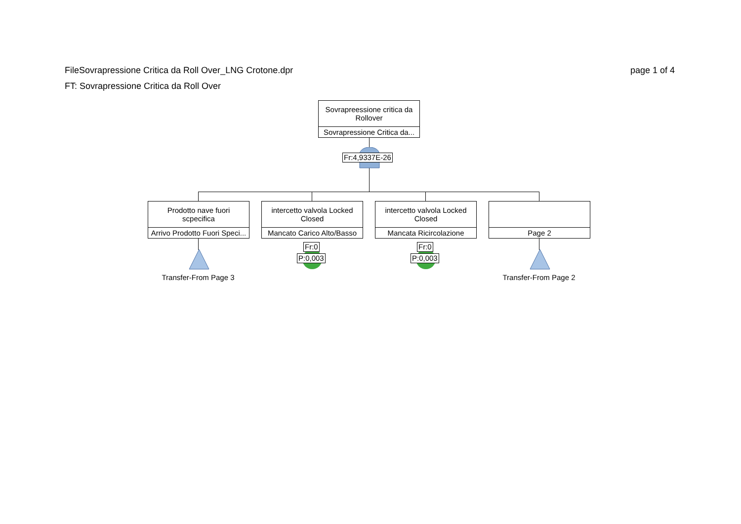page 1 of 4 FileSovrapressione Critica da Roll Over_LNG Crotone.dpr
FT: Sovrapressione Critica da Roll Over
Sovrapreessione critica da
Rollover
Sovrapressione Critica da...
Fr:4,9337E-26
Prodotto nave fuori
scpecifica
Arrivo Prodotto Fuori Speci...
intercetto valvola Locked
Closed
Mancato Carico Alto/Basso
intercetto valvola Locked
Closed
Mancata Ricircolazione
Page 2
Fr:0
P:0,003
Fr:0
P:0,003
Transfer-From Page 3 Transfer-From Page 2